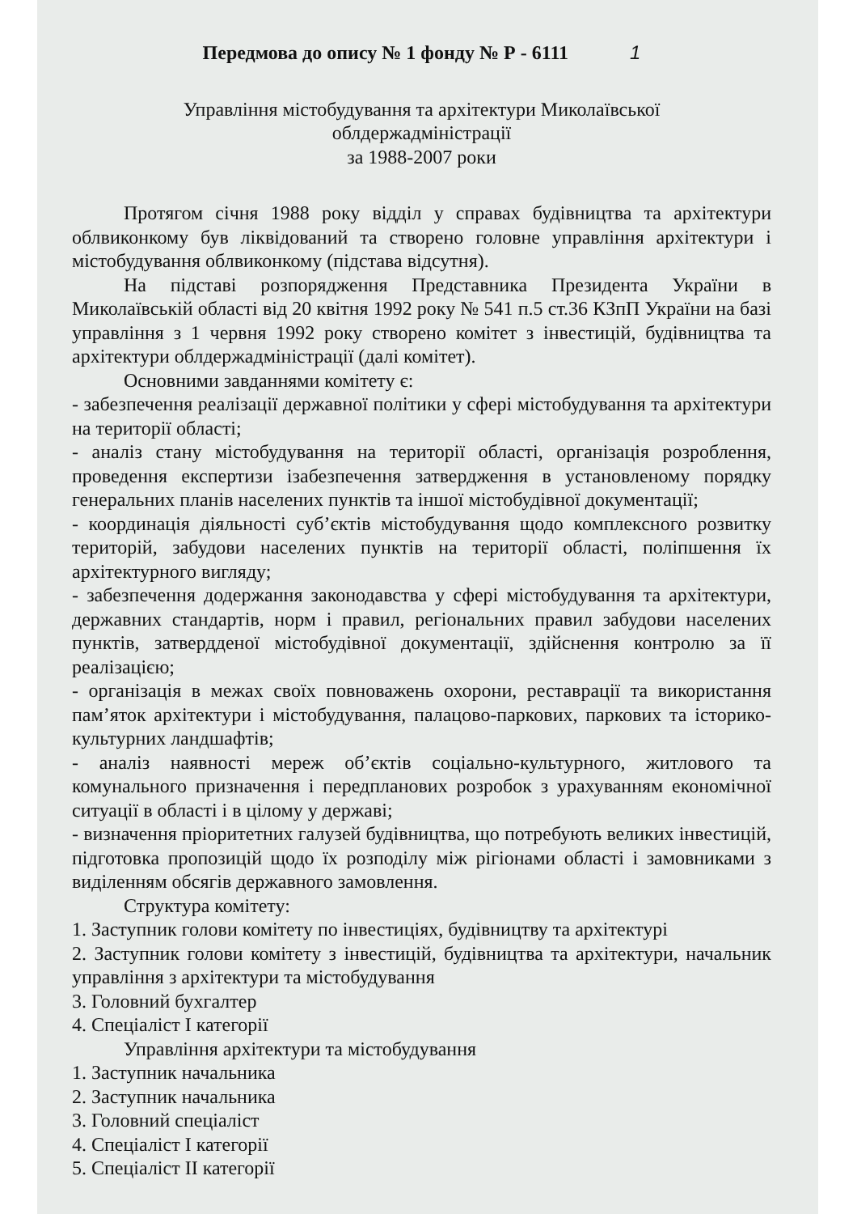Передмова до опису № 1 фонду № Р - 6111 1
Управління містобудування та архітектури Миколаївської
облдержадміністрації
за 1988-2007 роки
Протягом січня 1988 року відділ у справах будівництва та архітектури облвиконкому був ліквідований та створено головне управління архітектури і містобудування облвиконкому (підстава відсутня).
На підставі розпорядження Представника Президента України в Миколаївській області від 20 квітня 1992 року № 541 п.5 ст.36 КЗпП України на базі управління з 1 червня 1992 року створено комітет з інвестицій, будівництва та архітектури облдержадміністрації (далі комітет).
Основними завданнями комітету є:
- забезпечення реалізації державної політики у сфері містобудування та архітектури на території області;
- аналіз стану містобудування на території області, організація розроблення, проведення експертизи ізабезпечення затвердження в установленому порядку генеральних планів населених пунктів та іншої містобудівної документації;
- координація діяльності суб’єктів містобудування щодо комплексного розвитку територій, забудови населених пунктів на території області, поліпшення їх архітектурного вигляду;
- забезпечення додержання законодавства у сфері містобудування та архітектури, державних стандартів, норм і правил, регіональних правил забудови населених пунктів, затвердденої містобудівної документації, здійснення контролю за її реалізацією;
- організація в межах своїх повноважень охорони, реставрації та використання пам’яток архітектури і містобудування, палацово-паркових, паркових та історико-культурних ландшафтів;
- аналіз наявності мереж об’єктів соціально-культурного, житлового та комунального призначення і передпланових розробок з урахуванням економічної ситуації в області і в цілому у державі;
- визначення пріоритетних галузей будівництва, що потребують великих інвестицій, підготовка пропозицій щодо їх розподілу між рігіонами області і замовниками з виділенням обсягів державного замовлення.
Структура комітету:
1. Заступник голови комітету по інвестиціях, будівництву та архітектурі
2. Заступник голови комітету з інвестицій, будівництва та архітектури, начальник управління з архітектури та містобудування
3. Головний бухгалтер
4. Спеціаліст І категорії
Управління архітектури та містобудування
1. Заступник начальника
2. Заступник начальника
3. Головний спеціаліст
4. Спеціаліст І категорії
5. Спеціаліст ІІ категорії